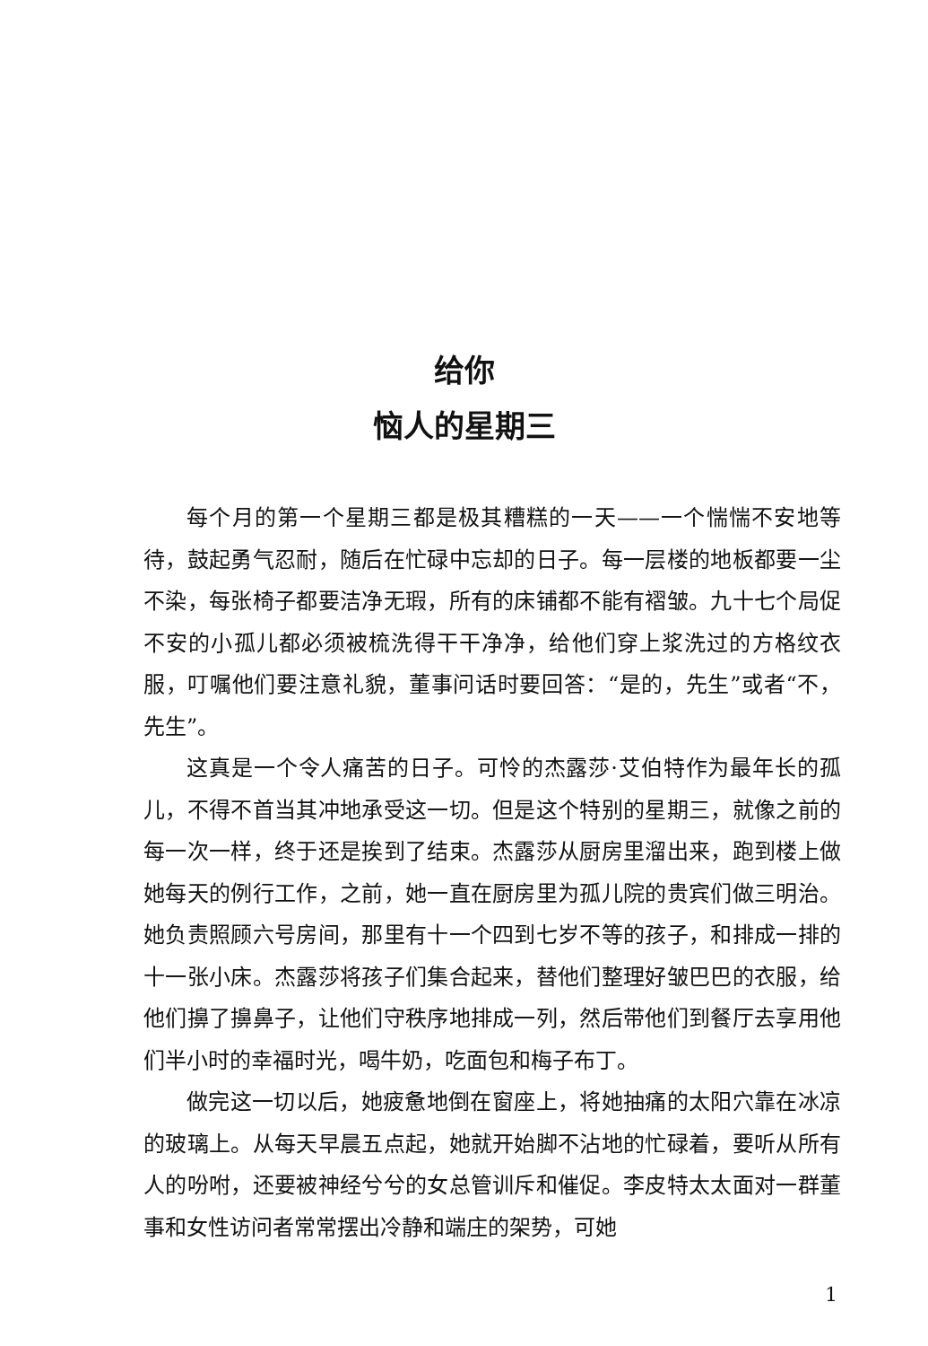给你
恼人的星期三
每个月的第一个星期三都是极其糟糕的一天——一个惴惴不安地等待，鼓起勇气忍耐，随后在忙碌中忘却的日子。每一层楼的地板都要一尘不染，每张椅子都要洁净无瑕，所有的床铺都不能有褶皱。九十七个局促不安的小孤儿都必须被梳洗得干干净净，给他们穿上浆洗过的方格纹衣服，叮嘱他们要注意礼貌，董事问话时要回答：“是的，先生”或者“不，先生”。
这真是一个令人痛苦的日子。可怜的杰露莎·艾伯特作为最年长的孤儿，不得不首当其冲地承受这一切。但是这个特别的星期三，就像之前的每一次一样，终于还是挨到了结束。杰露莎从厨房里溜出来，跑到楼上做她每天的例行工作，之前，她一直在厨房里为孤儿院的贵宾们做三明治。她负责照顾六号房间，那里有十一个四到七岁不等的孩子，和排成一排的十一张小床。杰露莎将孩子们集合起来，替他们整理好皱巴巴的衣服，给他们擤了擤鼻子，让他们守秩序地排成一列，然后带他们到餐厅去享用他们半小时的幸福时光，喝牛奶，吃面包和梅子布丁。
做完这一切以后，她疲惫地倒在窗座上，将她抽痛的太阳穴靠在冰凉的玻璃上。从每天早晨五点起，她就开始脚不沾地的忙碌着，要听从所有人的吩咐，还要被神经兮兮的女总管训斥和催促。李皮特太太面对一群董事和女性访问者常常摆出冷静和端庄的架势，可她
1